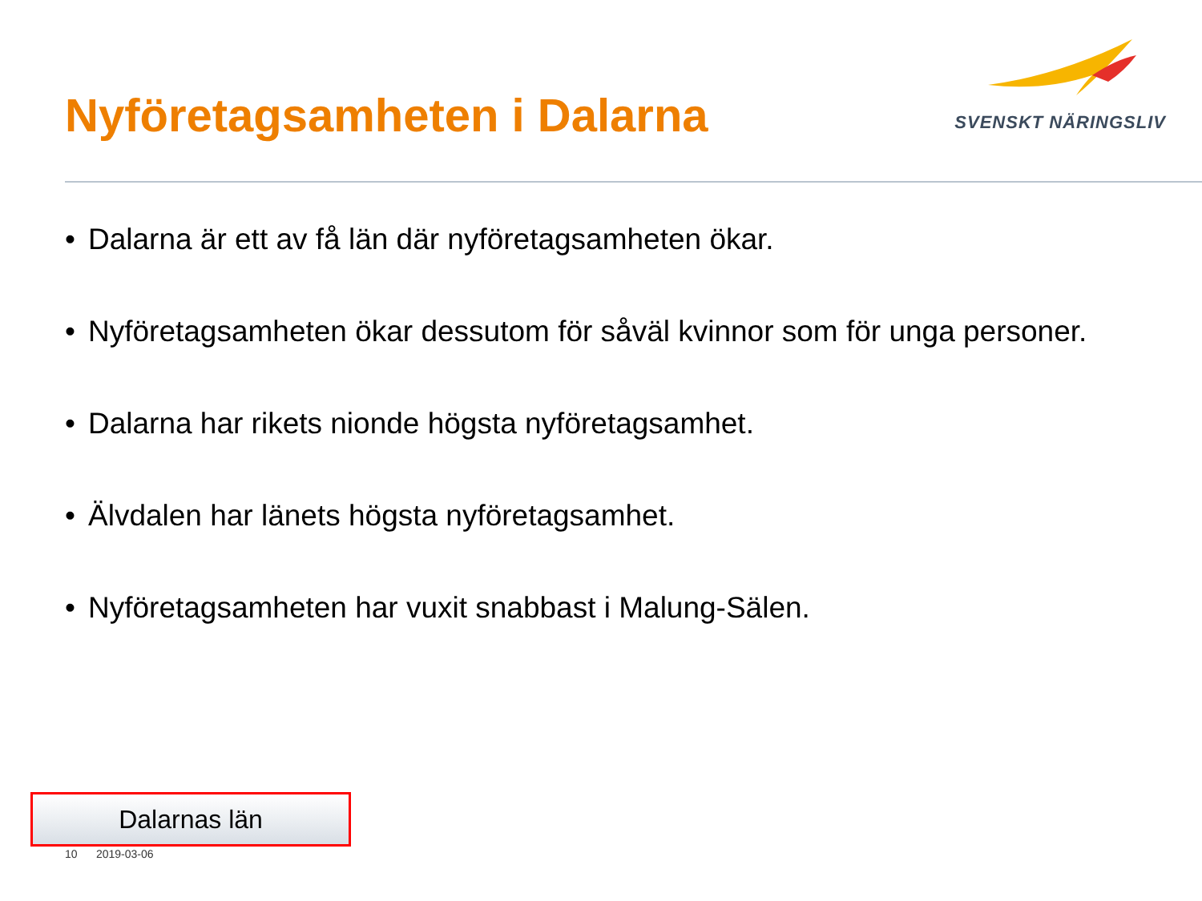Nyföretagsamheten i Dalarna
SVENSKT NÄRINGSLIV
• Dalarna är ett av få län där nyföretagsamheten ökar.
• Nyföretagsamheten ökar dessutom för såväl kvinnor som för unga personer.
• Dalarna har rikets nionde högsta nyföretagsamhet.
• Älvdalen har länets högsta nyföretagsamhet.
• Nyföretagsamheten har vuxit snabbast i Malung-Sälen.
Dalarnas län
10 2019-03-06